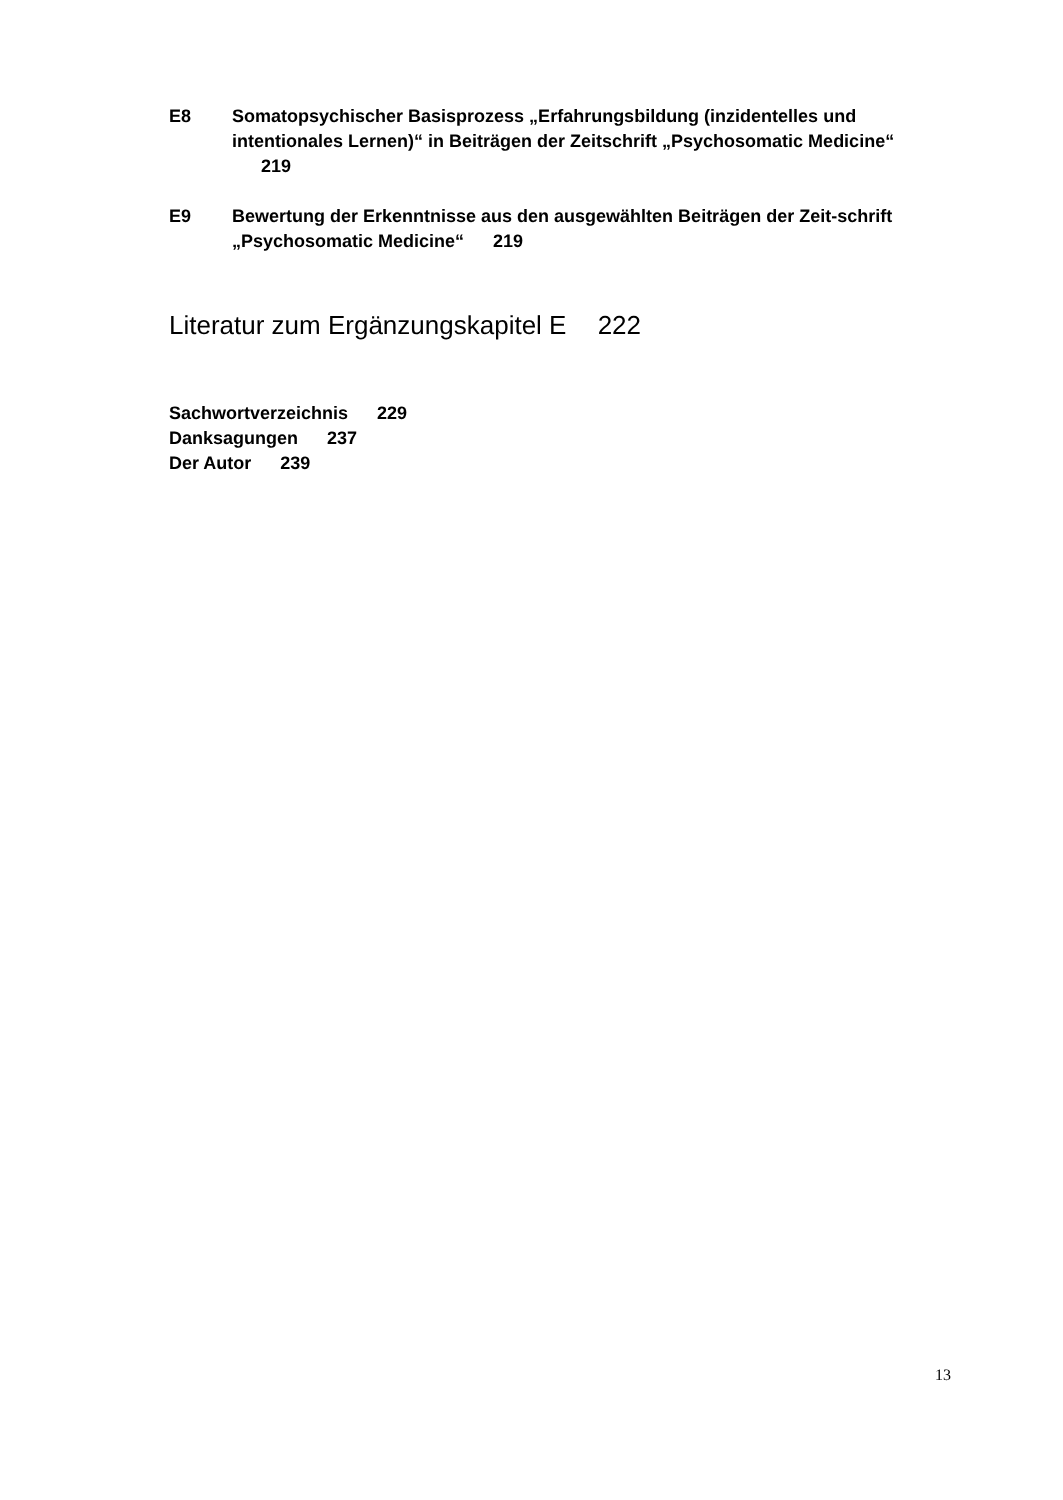E8 Somatopsychischer Basisprozess „Erfahrungsbildung (inzidentelles und intentionales Lernen)“ in Beiträgen der Zeitschrift „Psychosomatic Medicine“ 219
E9 Bewertung der Erkenntnisse aus den ausgewählten Beiträgen der Zeit-schrift „Psychosomatic Medicine“ 219
Literatur zum Ergänzungskapitel E 222
Sachwortverzeichnis 229
Danksagungen 237
Der Autor 239
13